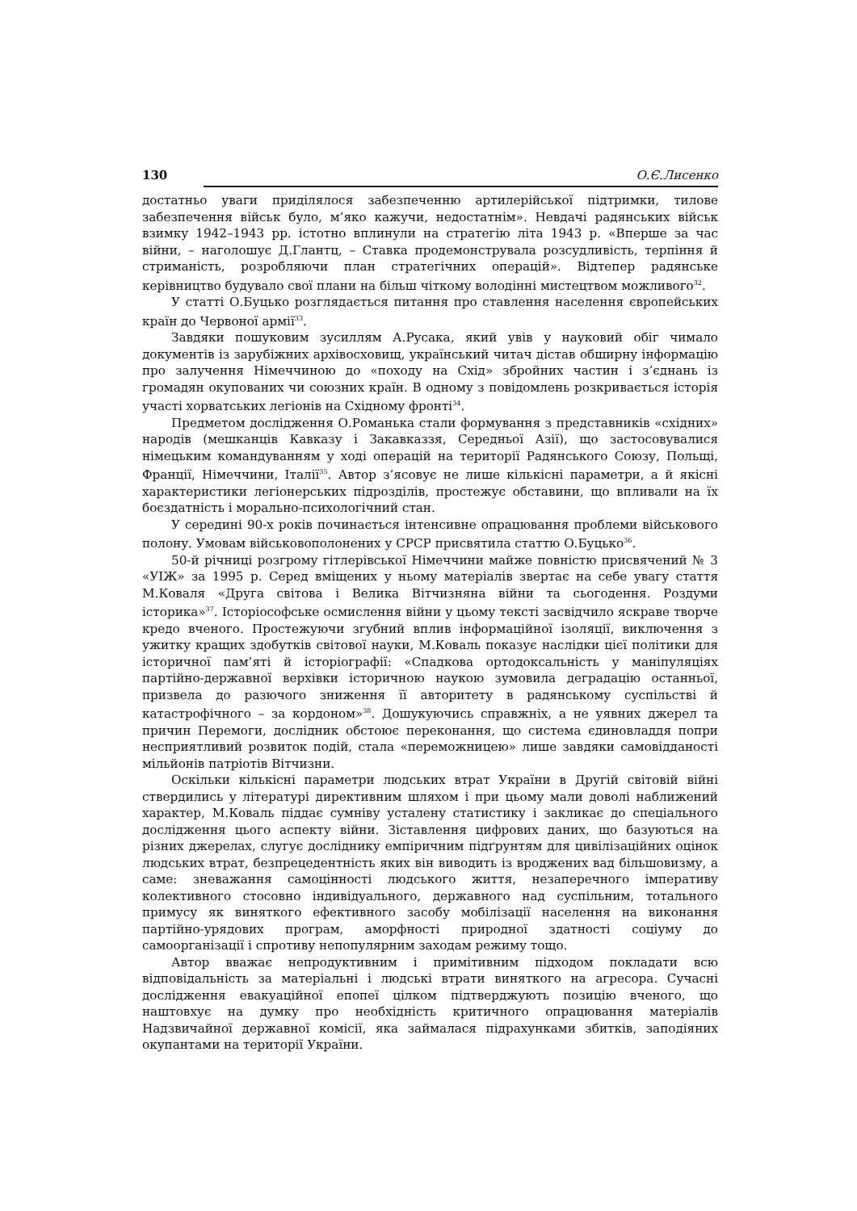130 О.Є.Лисенко
достатньо уваги приділялося забезпеченню артилерійської підтримки, тилове забезпечення військ було, м’яко кажучи, недостатнім». Невдачі радянських військ взимку 1942–1943 рр. істотно вплинули на стратегію літа 1943 р. «Вперше за час війни, – наголошує Д.Глантц, – Ставка продемонструвала розсудливість, терпіння й стриманість, розробляючи план стратегічних операцій». Відтепер радянське керівництво будувало свої плани на більш чіткому володінні мистецтвом можливого<sup>32</sup>.
У статті О.Буцько розглядається питання про ставлення населення європейських країн до Червоної армії<sup>33</sup>.
Завдяки пошуковим зусиллям А.Русака, який увів у науковий обіг чимало документів із зарубіжних архівосховищ, український читач дістав обширну інформацію про залучення Німеччиною до «походу на Схід» збройних частин і з’єднань із громадян окупованих чи союзних країн. В одному з повідомлень розкривається історія участі хорватських легіонів на Східному фронті<sup>34</sup>.
Предметом дослідження О.Романька стали формування з представників «східних» народів (мешканців Кавказу і Закавказзя, Середньої Азії), що застосовувалися німецьким командуванням у ході операцій на території Радянського Союзу, Польщі, Франції, Німеччини, Італії<sup>35</sup>. Автор з’ясовує не лише кількісні параметри, а й якісні характеристики легіонерських підрозділів, простежує обставини, що впливали на їх боєздатність і морально-психологічний стан.
У середині 90-х років починається інтенсивне опрацювання проблеми військового полону. Умовам військовополонених у СРСР присвятила статтю О.Буцько<sup>36</sup>.
50-й річниці розгрому гітлерівської Німеччини майже повністю присвячений № 3 «УІЖ» за 1995 р. Серед вміщених у ньому матеріалів звертає на себе увагу стаття М.Коваля «Друга світова і Велика Вітчизняна війни та сьогодення. Роздуми історика»<sup>37</sup>. Історіософське осмислення війни у цьому тексті засвідчило яскраве творче кредо вченого. Простежуючи згубний вплив інформаційної ізоляції, виключення з ужитку кращих здобутків світової науки, М.Коваль показує наслідки цієї політики для історичної пам’яті й історіографії: «Спадкова ортодоксальність у маніпуляціях партійно-державної верхівки історичною наукою зумовила деградацію останньої, призвела до разючого зниження її авторитету в радянському суспільстві й катастрофічного – за кордоном»<sup>38</sup>. Дошукуючись справжніх, а не уявних джерел та причин Перемоги, дослідник обстоює переконання, що система єдиновладдя попри несприятливий розвиток подій, стала «переможницею» лише завдяки самовідданості мільйонів патріотів Вітчизни.
Оскільки кількісні параметри людських втрат України в Другій світовій війні ствердились у літературі директивним шляхом і при цьому мали доволі наближений характер, М.Коваль піддає сумніву усталену статистику і закликає до спеціального дослідження цього аспекту війни. Зіставлення цифрових даних, що базуються на різних джерелах, слугує досліднику емпіричним підґрунтям для цивілізаційних оцінок людських втрат, безпрецедентність яких він виводить із вроджених вад більшовизму, а саме: зневажання самоцінності людського життя, незаперечного імперативу колективного стосовно індивідуального, державного над суспільним, тотального примусу як виняткого ефективного засобу мобілізації населення на виконання партійно-урядових програм, аморфності природної здатності соціуму до самоорганізації і спротиву непопулярним заходам режиму тощо.
Автор вважає непродуктивним і примітивним підходом покладати всю відповідальність за матеріальні і людські втрати виняткого на агресора. Сучасні дослідження евакуаційної епопеї цілком підтверджують позицію вченого, що наштовхує на думку про необхідність критичного опрацювання матеріалів Надзвичайної державної комісії, яка займалася підрахунками збитків, заподіяних окупантами на території України.